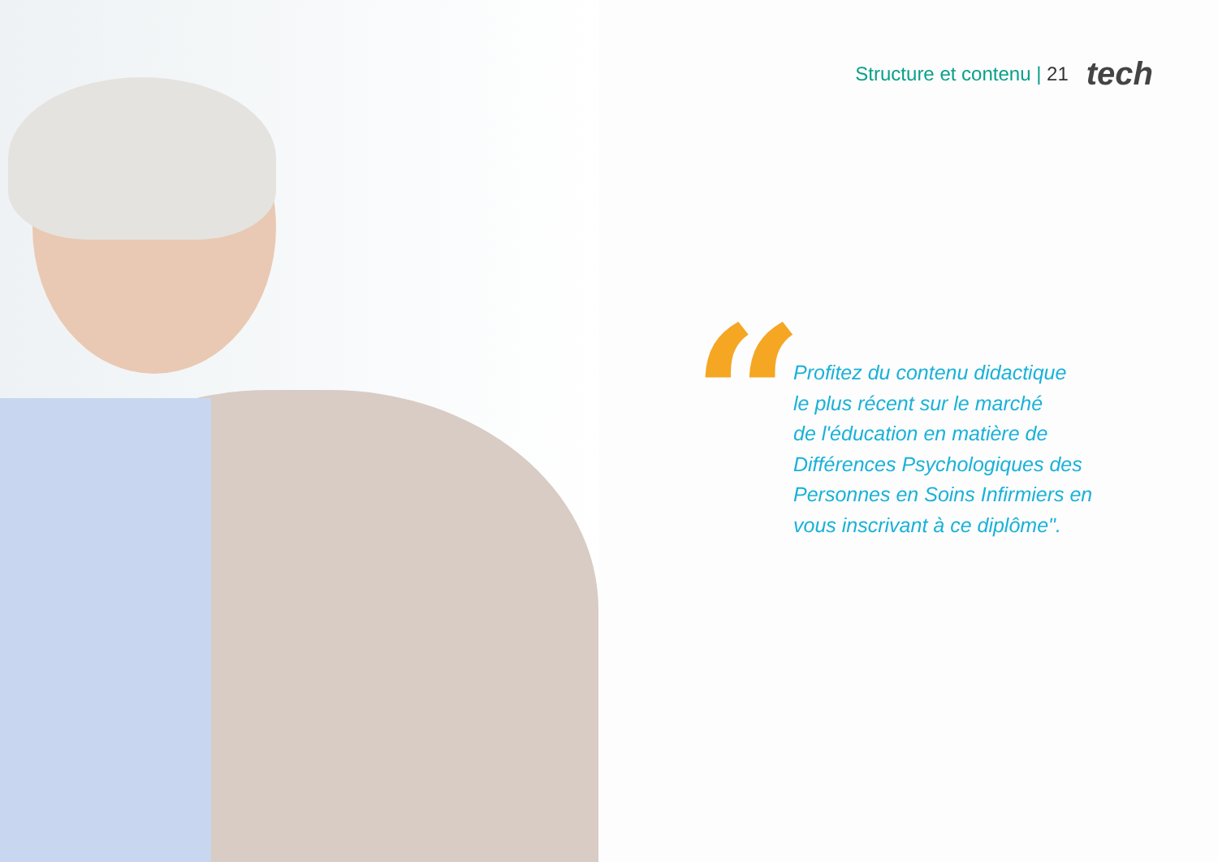Structure et contenu | 21 tech
“
Profitez du contenu didactique
le plus récent sur le marché
de l'éducation en matière de
Différences Psychologiques des
Personnes en Soins Infirmiers en
vous inscrivant à ce diplôme".